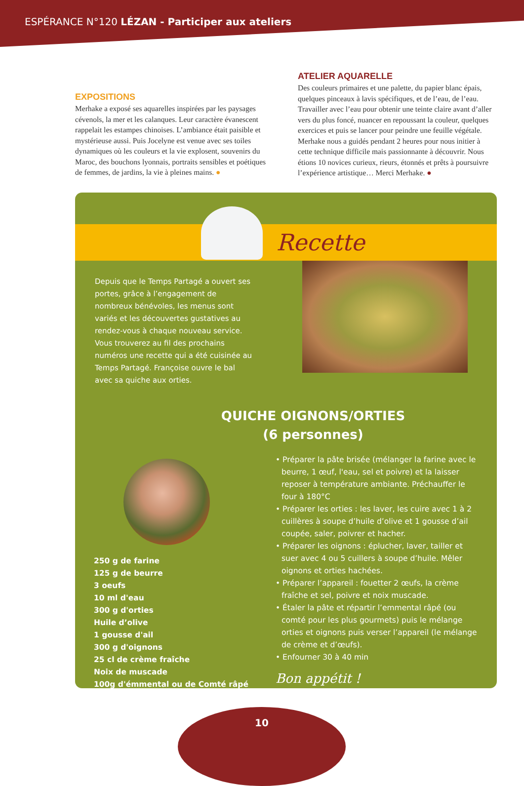ESPÉRANCE N°120 LÉZAN - Participer aux ateliers
EXPOSITIONS
Merhake a exposé ses aquarelles inspirées par les paysages cévenols, la mer et les calanques. Leur caractère évanescent rappelait les estampes chinoises. L’ambiance était paisible et mystérieuse aussi. Puis Jocelyne est venue avec ses toiles dynamiques où les couleurs et la vie explosent, souvenirs du Maroc, des bouchons lyonnais, portraits sensibles et poétiques de femmes, de jardins, la vie à pleines mains. ●
ATELIER AQUARELLE
Des couleurs primaires et une palette, du papier blanc épais, quelques pinceaux à lavis spécifiques, et de l’eau, de l’eau. Travailler avec l’eau pour obtenir une teinte claire avant d’aller vers du plus foncé, nuancer en repoussant la couleur, quelques exercices et puis se lancer pour peindre une feuille végétale. Merhake nous a guidés pendant 2 heures pour nous initier à cette technique difficile mais passionnante à découvrir. Nous étions 10 novices curieux, rieurs, étonnés et prêts à poursuivre l’expérience artistique… Merci Merhake. ●
Recette
Depuis que le Temps Partagé a ouvert ses portes, grâce à l’engagement de nombreux bénévoles, les menus sont variés et les découvertes gustatives au rendez-vous à chaque nouveau service. Vous trouverez au fil des prochains numéros une recette qui a été cuisinée au Temps Partagé. Françoise ouvre le bal avec sa quiche aux orties.
QUICHE OIGNONS/ORTIES
(6 personnes)
250 g de farine
125 g de beurre
3 oeufs
10 ml d'eau
300 g d'orties
Huile d’olive
1 gousse d'ail
300 g d'oignons
25 cl de crème fraîche
Noix de muscade
100g d'émmental ou de Comté râpé
• Préparer la pâte brisée (mélanger la farine avec le beurre, 1 œuf, l'eau, sel et poivre) et la laisser reposer à température ambiante. Préchauffer le four à 180°C
• Préparer les orties : les laver, les cuire avec 1 à 2 cuillères à soupe d’huile d’olive et 1 gousse d’ail coupée, saler, poivrer et hacher.
• Préparer les oignons : éplucher, laver, tailler et suer avec 4 ou 5 cuillers à soupe d’huile. Mêler oignons et orties hachées.
• Préparer l’appareil : fouetter 2 œufs, la crème fraîche et sel, poivre et noix muscade.
• Étaler la pâte et répartir l’emmental râpé (ou comté pour les plus gourmets) puis le mélange orties et oignons puis verser l’appareil (le mélange de crème et d’œufs).
• Enfourner 30 à 40 min
Bon appétit !
10